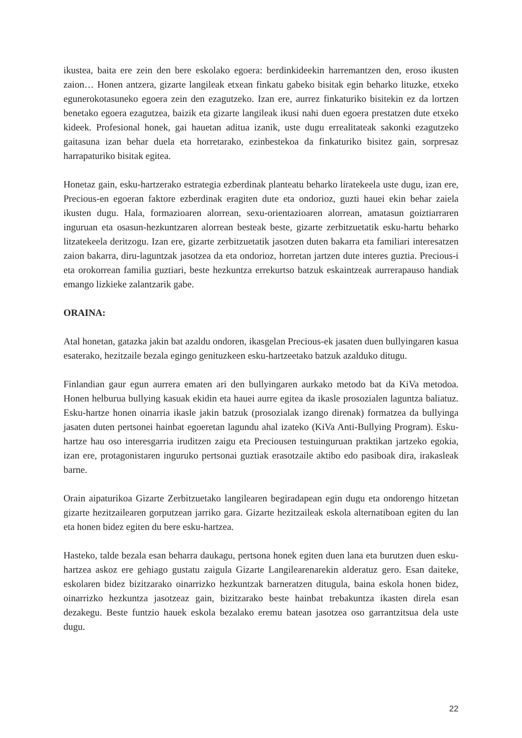ikustea, baita ere zein den bere eskolako egoera: berdinkideekin harremantzen den, eroso ikusten zaion… Honen antzera, gizarte langileak etxean finkatu gabeko bisitak egin beharko lituzke, etxeko egunerokotasuneko egoera zein den ezagutzeko. Izan ere, aurrez finkaturiko bisitekin ez da lortzen benetako egoera ezagutzea, baizik eta gizarte langileak ikusi nahi duen egoera prestatzen dute etxeko kideek. Profesional honek, gai hauetan aditua izanik, uste dugu errealitateak sakonki ezagutzeko gaitasuna izan behar duela eta horretarako, ezinbestekoa da finkaturiko bisitez gain, sorpresaz harrapaturiko bisitak egitea.
Honetaz gain, esku-hartzerako estrategia ezberdinak planteatu beharko liratekeela uste dugu, izan ere, Precious-en egoeran faktore ezberdinak eragiten dute eta ondorioz, guzti hauei ekin behar zaiela ikusten dugu. Hala, formazioaren alorrean, sexu-orientazioaren alorrean, amatasun goiztiarraren inguruan eta osasun-hezkuntzaren alorrean besteak beste, gizarte zerbitzuetatik esku-hartu beharko litzatekeela deritzogu. Izan ere, gizarte zerbitzuetatik jasotzen duten bakarra eta familiari interesatzen zaion bakarra, diru-laguntzak jasotzea da eta ondorioz, horretan jartzen dute interes guztia. Precious-i eta orokorrean familia guztiari, beste hezkuntza errekurtso batzuk eskaintzeak aurrerapauso handiak emango lizkieke zalantzarik gabe.
ORAINA:
Atal honetan, gatazka jakin bat azaldu ondoren, ikasgelan Precious-ek jasaten duen bullyingaren kasua esaterako, hezitzaile bezala egingo genituzkeen esku-hartzeetako batzuk azalduko ditugu.
Finlandian gaur egun aurrera ematen ari den bullyingaren aurkako metodo bat da KiVa metodoa. Honen helburua bullying kasuak ekidin eta hauei aurre egitea da ikasle prosozialen laguntza baliatuz. Esku-hartze honen oinarria ikasle jakin batzuk (prosozialak izango direnak) formatzea da bullyinga jasaten duten pertsonei hainbat egoeretan lagundu ahal izateko (KiVa Anti-Bullying Program). Esku-hartze hau oso interesgarria iruditzen zaigu eta Preciousen testuinguruan praktikan jartzeko egokia, izan ere, protagonistaren inguruko pertsonai guztiak erasotzaile aktibo edo pasiboak dira, irakasleak barne.
Orain aipaturikoa Gizarte Zerbitzuetako langilearen begiradapean egin dugu eta ondorengo hitzetan gizarte hezitzailearen gorputzean jarriko gara. Gizarte hezitzaileak eskola alternatiboan egiten du lan eta honen bidez egiten du bere esku-hartzea.
Hasteko, talde bezala esan beharra daukagu, pertsona honek egiten duen lana eta burutzen duen esku-hartzea askoz ere gehiago gustatu zaigula Gizarte Langilearenarekin alderatuz gero. Esan daiteke, eskolaren bidez bizitzarako oinarrizko hezkuntzak barneratzen ditugula, baina eskola honen bidez, oinarrizko hezkuntza jasotzeaz gain, bizitzarako beste hainbat trebakuntza ikasten direla esan dezakegu. Beste funtzio hauek eskola bezalako eremu batean jasotzea oso garrantzitsua dela uste dugu.
22